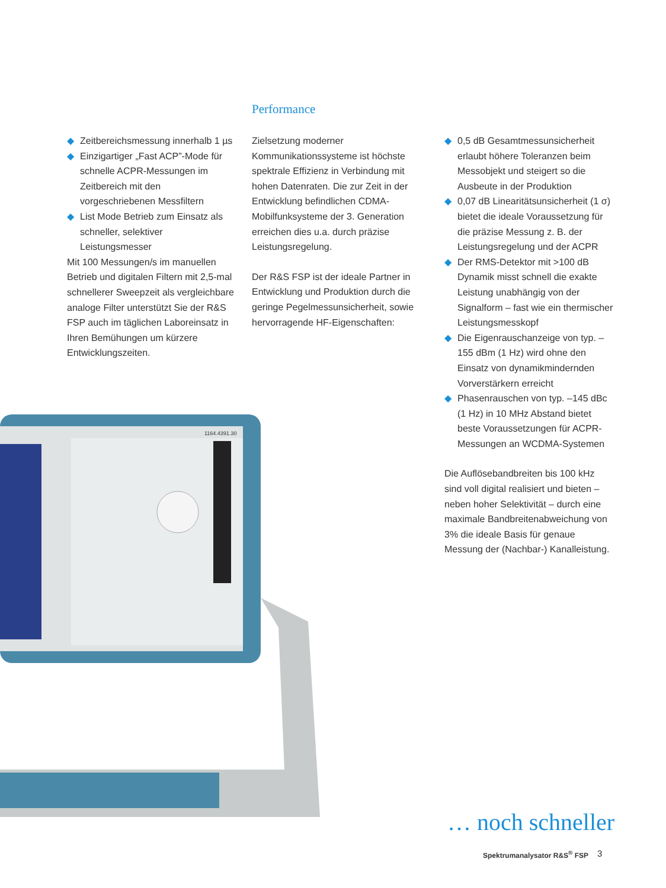Performance
◆ Zeitbereichsmessung innerhalb 1 µs
◆ Einzigartiger „Fast ACP”-Mode für schnelle ACPR-Messungen im Zeitbereich mit den vorgeschriebenen Messfiltern
◆ List Mode Betrieb zum Einsatz als schneller, selektiver Leistungsmesser
Mit 100 Messungen/s im manuellen Betrieb und digitalen Filtern mit 2,5-mal schnellerer Sweepzeit als vergleichbare analoge Filter unterstützt Sie der R&S FSP auch im täglichen Laboreinsatz in Ihren Bemühungen um kürzere Entwicklungszeiten.
Zielsetzung moderner Kommunikationssysteme ist höchste spektrale Effizienz in Verbindung mit hohen Datenraten. Die zur Zeit in der Entwicklung befindlichen CDMA-Mobilfunksysteme der 3. Generation erreichen dies u.a. durch präzise Leistungsregelung.
Der R&S FSP ist der ideale Partner in Entwicklung und Produktion durch die geringe Pegelmessunsicherheit, sowie hervorragende HF-Eigenschaften:
◆ 0,5 dB Gesamtmessunsicherheit erlaubt höhere Toleranzen beim Messobjekt und steigert so die Ausbeute in der Produktion
◆ 0,07 dB Linearitätsunsicherheit (1 σ) bietet die ideale Voraussetzung für die präzise Messung z. B. der Leistungsregelung und der ACPR
◆ Der RMS-Detektor mit >100 dB Dynamik misst schnell die exakte Leistung unabhängig von der Signalform – fast wie ein thermischer Leistungsmesskopf
◆ Die Eigenrauschanzeige von typ. –155 dBm (1 Hz) wird ohne den Einsatz von dynamikmindernden Vorverstärkern erreicht
◆ Phasenrauschen von typ. –145 dBc (1 Hz) in 10 MHz Abstand bietet beste Voraussetzungen für ACPR-Messungen an WCDMA-Systemen
Die Auflösebandbreiten bis 100 kHz sind voll digital realisiert und bieten – neben hoher Selektivität – durch eine maximale Bandbreitenabweichung von 3% die ideale Basis für genaue Messung der (Nachbar-) Kanalleistung.
1164.4391.30
… noch schneller
Spektrumanalysator R&S<sup>®</sup> FSP 3